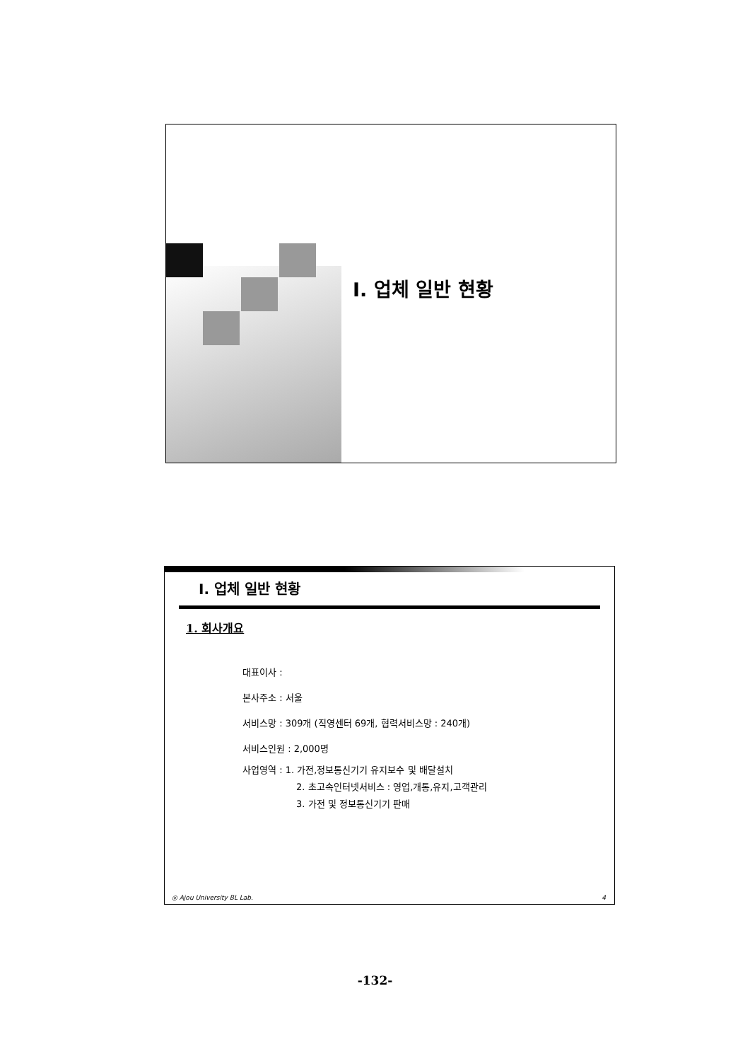Ⅰ. 업체 일반 현황
Ⅰ. 업체 일반 현황
1. 회사개요
대표이사 :
본사주소 : 서울
서비스망 : 309개 (직영센터 69개, 협력서비스망 : 240개)
서비스인원 : 2,000명
사업영역 : 1. 가전,정보통신기기 유지보수 및 배달설치
2. 초고속인터넷서비스 : 영업,개통,유지,고객관리
3. 가전 및 정보통신기기 판매
◎ Ajou University BL Lab. 4
-132-